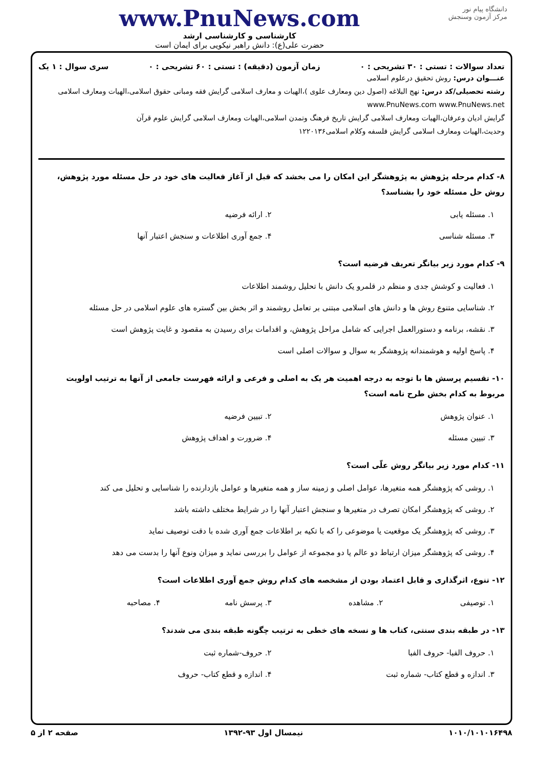دانشگاه پیام نور
مرکز آزمون وسنجش
www.PnuNews.com
کارشناسی و کارشناسی ارشد
حضرت علی(ع): دانش راهبر نیکویی برای ایمان است
تعداد سوالات : تستی : ۳۰ تشریحی : ۰ زمان آزمون (دقیقه) : تستی : ۶۰ تشریحی : ۰ سری سوال : ۱ یک
عنـــوان درس: روش تحقیق درعلوم اسلامی
رشته تحصیلی/کد درس: نهج البلاغه (اصول دین ومعارف علوی )،الهیات و معارف اسلامی گرایش فقه ومبانی حقوق اسلامی،الهیات ومعارف اسلامی www.PnuNews.com www.PnuNews.net
گرایش ادیان وعرفان،الهیات ومعارف اسلامی گرایش تاریخ فرهنگ وتمدن اسلامی،الهیات ومعارف اسلامی گرایش علوم قرآن
وحدیث،الهیات ومعارف اسلامی گرایش فلسفه وکلام اسلامی۱۲۲۰۱۳۶
۸- کدام مرحله پژوهش به پژوهشگر این امکان را می بخشد که قبل از آغاز فعالیت های خود در حل مسئله مورد پژوهش، روش حل مسئله خود را بشناسد؟
۱. مسئله یابی ۲. ارائه فرضیه ۳. مسئله شناسی ۴. جمع آوری اطلاعات و سنجش اعتبار آنها
۹- کدام مورد زیر بیانگر تعریف فرضیه است؟
۱. فعالیت و کوشش جدی و منظم در قلمرو یک دانش با تحلیل روشمند اطلاعات
۲. شناسایی متنوع روش ها و دانش های اسلامی مبتنی بر تعامل روشمند و اثر بخش بین گستره های علوم اسلامی در حل مسئله
۳. نقشه، برنامه و دستورالعمل اجرایی که شامل مراحل پژوهش، و اقدامات برای رسیدن به مقصود و غایت پژوهش است
۴. پاسخ اولیه و هوشمندانه پژوهشگر به سوال و سوالات اصلی است
۱۰- تقسیم پرسش ها با توجه به درجه اهمیت هر یک به اصلی و فرعی و ارائه فهرست جامعی از آنها به ترتیب اولویت مربوط به کدام بخش طرح نامه است؟
۱. عنوان پژوهش ۲. تبیین فرضیه ۳. تبیین مسئله ۴. ضرورت و اهداف پژوهش
۱۱- کدام مورد زیر بیانگر روش علّی است؟
۱. روشی که پژوهشگر همه متغیرها، عوامل اصلی و زمینه ساز و همه متغیرها و عوامل بازدارنده را شناسایی و تحلیل می کند
۲. روشی که پژوهشگر امکان تصرف در متغیرها و سنجش اعتبار آنها را در شرایط مختلف داشته باشد
۳. روشی که پژوهشگر یک موقعیت یا موضوعی را که با تکیه بر اطلاعات جمع آوری شده با دقت توصیف نماید
۴. روشی که پژوهشگر میزان ارتباط دو عالم یا دو مجموعه از عوامل را بررسی نماید و میزان ونوع آنها را بدست می دهد
۱۲- تنوع، اثرگذاری و قابل اعتماد بودن از مشخصه های کدام روش جمع آوری اطلاعات است؟
۱. توصیفی ۲. مشاهده ۳. پرسش نامه ۴. مصاحبه
۱۳- در طبقه بندی سنتی، کتاب ها و نسخه های خطی به ترتیب چگونه طبقه بندی می شدند؟
۱. حروف الفبا- حروف الفبا ۲. حروف-شماره ثبت ۳. اندازه و قطع کتاب- شماره ثبت ۴. اندازه و قطع کتاب- حروف
۱۰۱۰/۱۰۱۰۱۶۴۹۸ نیمسال اول ۹۳-۱۳۹۲ صفحه ۲ از ۵